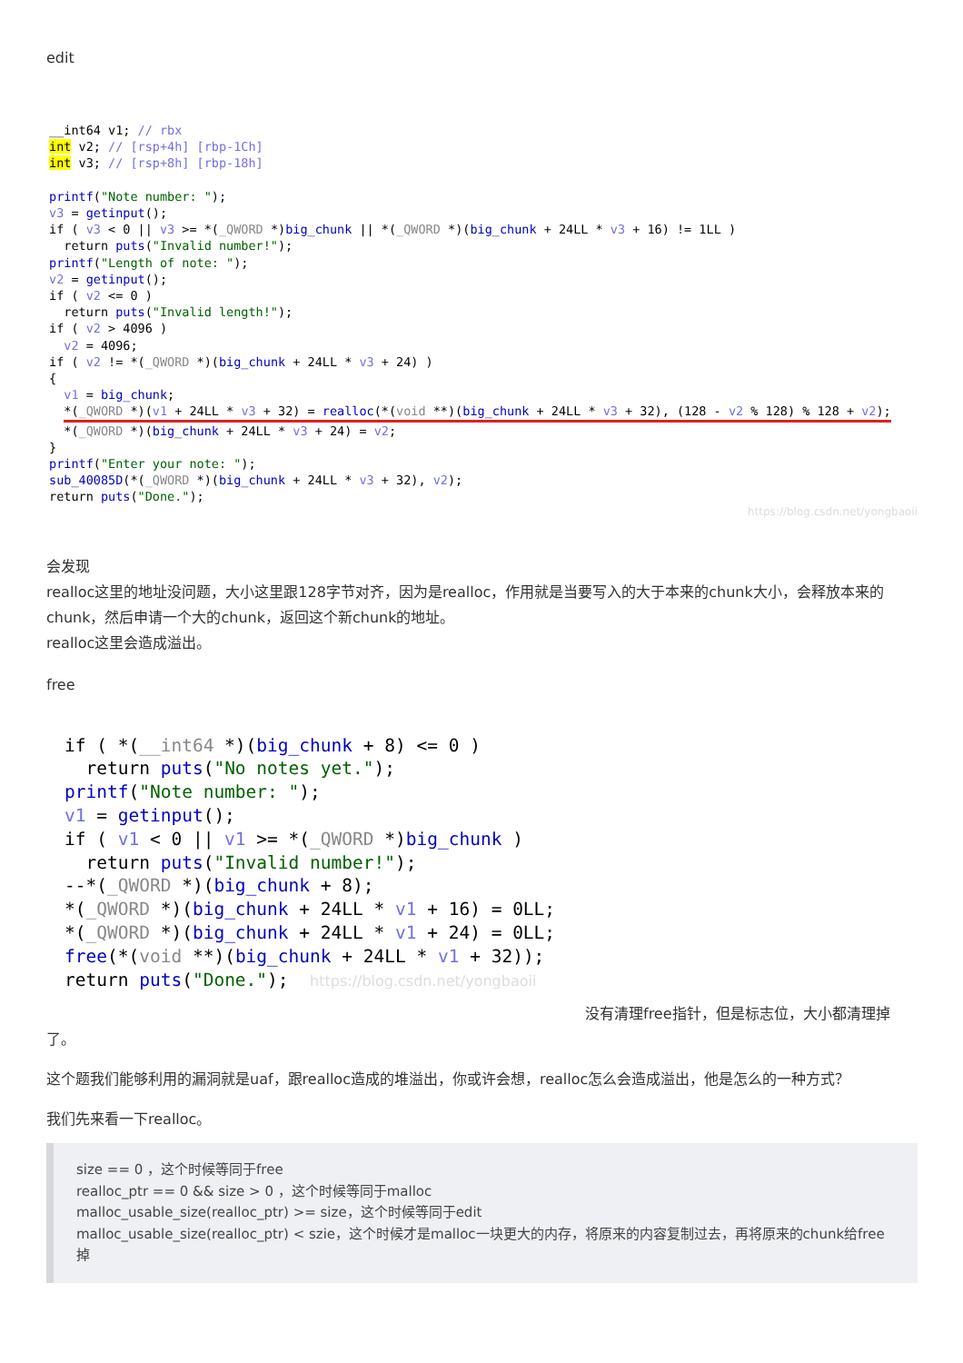edit
__int64 v1; // rbx
int v2; // [rsp+4h] [rbp-1Ch]
int v3; // [rsp+8h] [rbp-18h]

printf("Note number: ");
v3 = getinput();
if ( v3 < 0 || v3 >= *(_QWORD *)big_chunk || *(_QWORD *)(big_chunk + 24LL * v3 + 16) != 1LL )
  return puts("Invalid number!");
printf("Length of note: ");
v2 = getinput();
if ( v2 <= 0 )
  return puts("Invalid length!");
if ( v2 > 4096 )
  v2 = 4096;
if ( v2 != *(_QWORD *)(big_chunk + 24LL * v3 + 24) )
{
  v1 = big_chunk;
  *(_QWORD *)(v1 + 24LL * v3 + 32) = realloc(*(void **)(big_chunk + 24LL * v3 + 32), (128 - v2 % 128) % 128 + v2);
  *(_QWORD *)(big_chunk + 24LL * v3 + 24) = v2;
}
printf("Enter your note: ");
sub_40085D(*(_QWORD *)(big_chunk + 24LL * v3 + 32), v2);
return puts("Done.");
https://blog.csdn.net/yongbaoii
会发现
realloc这里的地址没问题，大小这里跟128字节对齐，因为是realloc，作用就是当要写入的大于本来的chunk大小，会释放本来的chunk，然后申请一个大的chunk，返回这个新chunk的地址。
realloc这里会造成溢出。
free
if ( *(__int64 *)(big_chunk + 8) <= 0 )
  return puts("No notes yet.");
printf("Note number: ");
v1 = getinput();
if ( v1 < 0 || v1 >= *(_QWORD *)big_chunk )
  return puts("Invalid number!");
--*(_QWORD *)(big_chunk + 8);
*(_QWORD *)(big_chunk + 24LL * v1 + 16) = 0LL;
*(_QWORD *)(big_chunk + 24LL * v1 + 24) = 0LL;
free(*(void **)(big_chunk + 24LL * v1 + 32));
return puts("Done.");  https://blog.csdn.net/yongbaoii
没有清理free指针，但是标志位，大小都清理掉了。
这个题我们能够利用的漏洞就是uaf，跟realloc造成的堆溢出，你或许会想，realloc怎么会造成溢出，他是怎么的一种方式？
我们先来看一下realloc。
size == 0 ，这个时候等同于free
realloc_ptr == 0 && size > 0 ，这个时候等同于malloc
malloc_usable_size(realloc_ptr) >= size，这个时候等同于edit
malloc_usable_size(realloc_ptr) < szie，这个时候才是malloc一块更大的内存，将原来的内容复制过去，再将原来的chunk给free掉